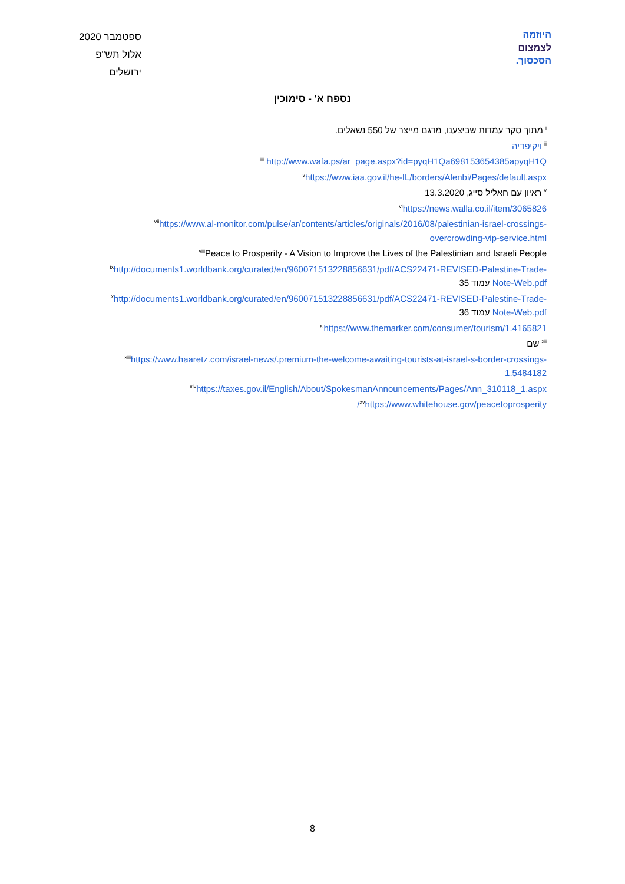ספטמבר 2020
אלול תש"פ
ירושלים
היוזמה
לצמצום
הסכסוך.
נספח א' - סימוכין
<sup>i</sup> מתוך סקר עמדות שביצענו, מדגם מייצר של 550 נשאלים.
<sup>ii</sup> ויקיפדיה
<sup>iii</sup> http://www.wafa.ps/ar_page.aspx?id=pyqH1Qa698153654385apyqH1Q
<sup>iv</sup>https://www.iaa.gov.il/he-IL/borders/Alenbi/Pages/default.aspx
<sup>v</sup> ראיון עם חאליל סייג, 13.3.2020
<sup>vi</sup>https://news.walla.co.il/item/3065826
<sup>vii</sup>https://www.al-monitor.com/pulse/ar/contents/articles/originals/2016/08/palestinian-israel-crossings-overcrowding-vip-service.html
<sup>viii</sup>Peace to Prosperity - A Vision to Improve the Lives of the Palestinian and Israeli People
<sup>ix</sup>http://documents1.worldbank.org/curated/en/960071513228856631/pdf/ACS22471-REVISED-Palestine-Trade-Note-Web.pdf עמוד 35
<sup>x</sup> http://documents1.worldbank.org/curated/en/960071513228856631/pdf/ACS22471-REVISED-Palestine-Trade-Note-Web.pdf עמוד 36
<sup>xi</sup>https://www.themarker.com/consumer/tourism/1.4165821
<sup>xii</sup> שם
<sup>xiii</sup>https://www.haaretz.com/israel-news/.premium-the-welcome-awaiting-tourists-at-israel-s-border-crossings-1.5484182
<sup>xiv</sup>https://taxes.gov.il/English/About/SpokesmanAnnouncements/Pages/Ann_310118_1.aspx
<sup>xv</sup>https://www.whitehouse.gov/peacetoprosperity/
8